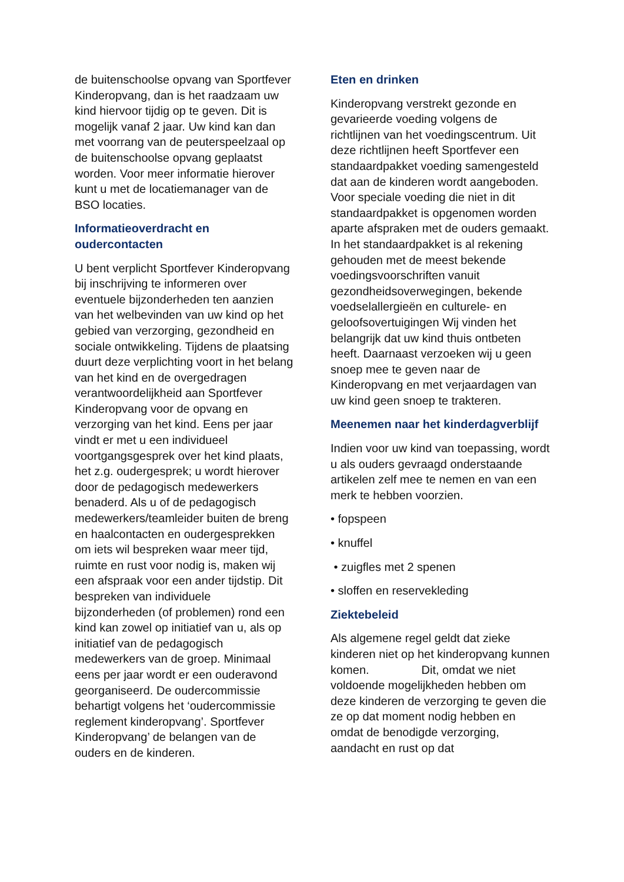de buitenschoolse opvang van Sportfever Kinderopvang, dan is het raadzaam uw kind hiervoor tijdig op te geven. Dit is mogelijk vanaf 2 jaar. Uw kind kan dan met voorrang van de peuterspeelzaal op de buitenschoolse opvang geplaatst worden. Voor meer informatie hierover kunt u met de locatiemanager van de BSO locaties.
Informatieoverdracht en oudercontacten
U bent verplicht Sportfever Kinderopvang bij inschrijving te informeren over eventuele bijzonderheden ten aanzien van het welbevinden van uw kind op het gebied van verzorging, gezondheid en sociale ontwikkeling. Tijdens de plaatsing duurt deze verplichting voort in het belang van het kind en de overgedragen verantwoordelijkheid aan Sportfever Kinderopvang voor de opvang en verzorging van het kind. Eens per jaar vindt er met u een individueel voortgangsgesprek over het kind plaats, het z.g. oudergesprek; u wordt hierover door de pedagogisch medewerkers benaderd. Als u of de pedagogisch medewerkers/teamleider buiten de breng en haalcontacten en oudergesprekken om iets wil bespreken waar meer tijd, ruimte en rust voor nodig is, maken wij een afspraak voor een ander tijdstip. Dit bespreken van individuele bijzonderheden (of problemen) rond een kind kan zowel op initiatief van u, als op initiatief van de pedagogisch medewerkers van de groep. Minimaal eens per jaar wordt er een ouderavond georganiseerd. De oudercommissie behartigt volgens het ‘oudercommissie reglement kinderopvang’. Sportfever Kinderopvang’ de belangen van de ouders en de kinderen.
Eten en drinken
Kinderopvang verstrekt gezonde en gevarieerde voeding volgens de richtlijnen van het voedingscentrum. Uit deze richtlijnen heeft Sportfever een standaardpakket voeding samengesteld dat aan de kinderen wordt aangeboden. Voor speciale voeding die niet in dit standaardpakket is opgenomen worden aparte afspraken met de ouders gemaakt. In het standaardpakket is al rekening gehouden met de meest bekende voedingsvoorschriften vanuit gezondheidsoverwegingen, bekende voedselallergieën en culturele- en geloofsovertuigingen Wij vinden het belangrijk dat uw kind thuis ontbeten heeft. Daarnaast verzoeken wij u geen snoep mee te geven naar de Kinderopvang en met verjaardagen van uw kind geen snoep te trakteren.
Meenemen naar het kinderdagverblijf
Indien voor uw kind van toepassing, wordt u als ouders gevraagd onderstaande artikelen zelf mee te nemen en van een merk te hebben voorzien.
• fopspeen
• knuffel
• zuigfles met 2 spenen
• sloffen en reservekleding
Ziektebeleid
Als algemene regel geldt dat zieke kinderen niet op het kinderopvang kunnen komen. Dit, omdat we niet voldoende mogelijkheden hebben om deze kinderen de verzorging te geven die ze op dat moment nodig hebben en omdat de benodigde verzorging, aandacht en rust op dat